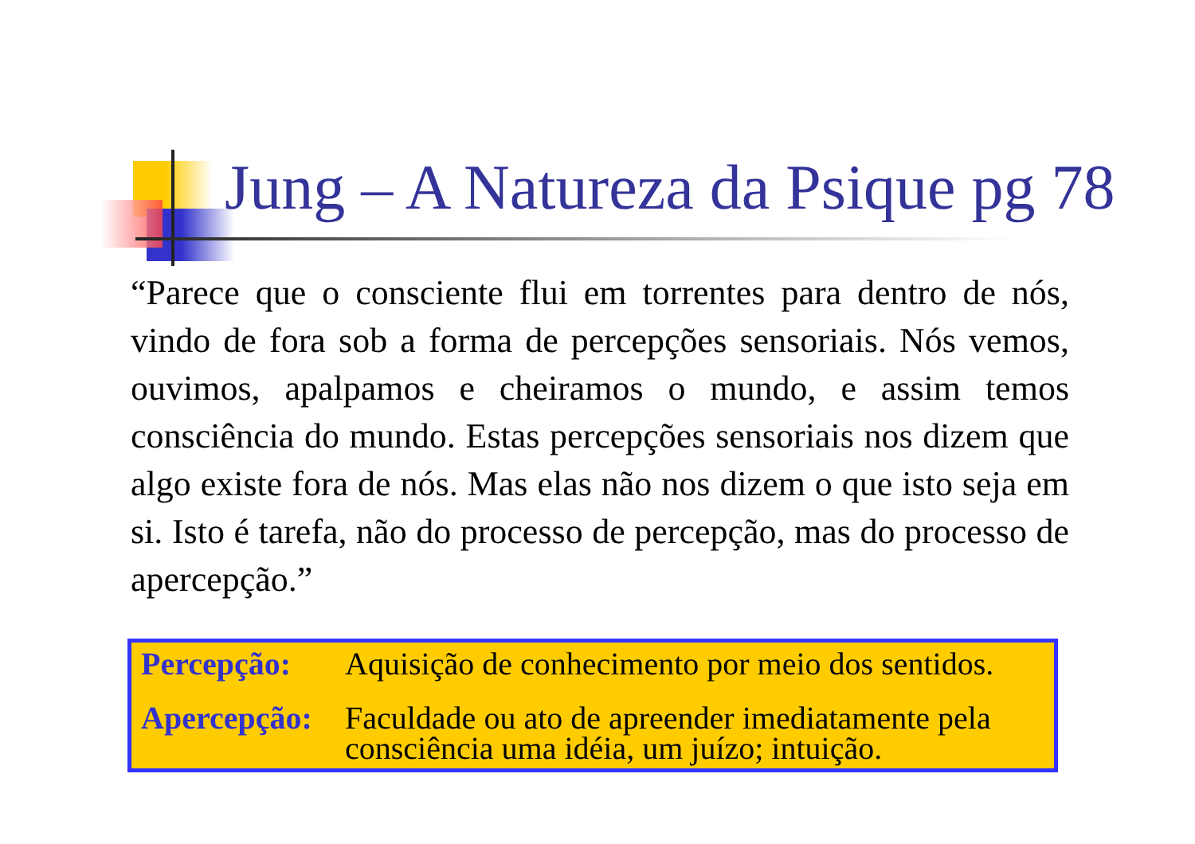Jung – A Natureza da Psique pg 78
“Parece que o consciente flui em torrentes para dentro de nós, vindo de fora sob a forma de percepções sensoriais. Nós vemos, ouvimos, apalpamos e cheiramos o mundo, e assim temos consciência do mundo. Estas percepções sensoriais nos dizem que algo existe fora de nós. Mas elas não nos dizem o que isto seja em si. Isto é tarefa, não do processo de percepção, mas do processo de apercepção.”
| Percepção: | Aquisição de conhecimento por meio dos sentidos. |
| Apercepção: | Faculdade ou ato de apreender imediatamente pela consciência uma idéia, um juízo; intuição. |